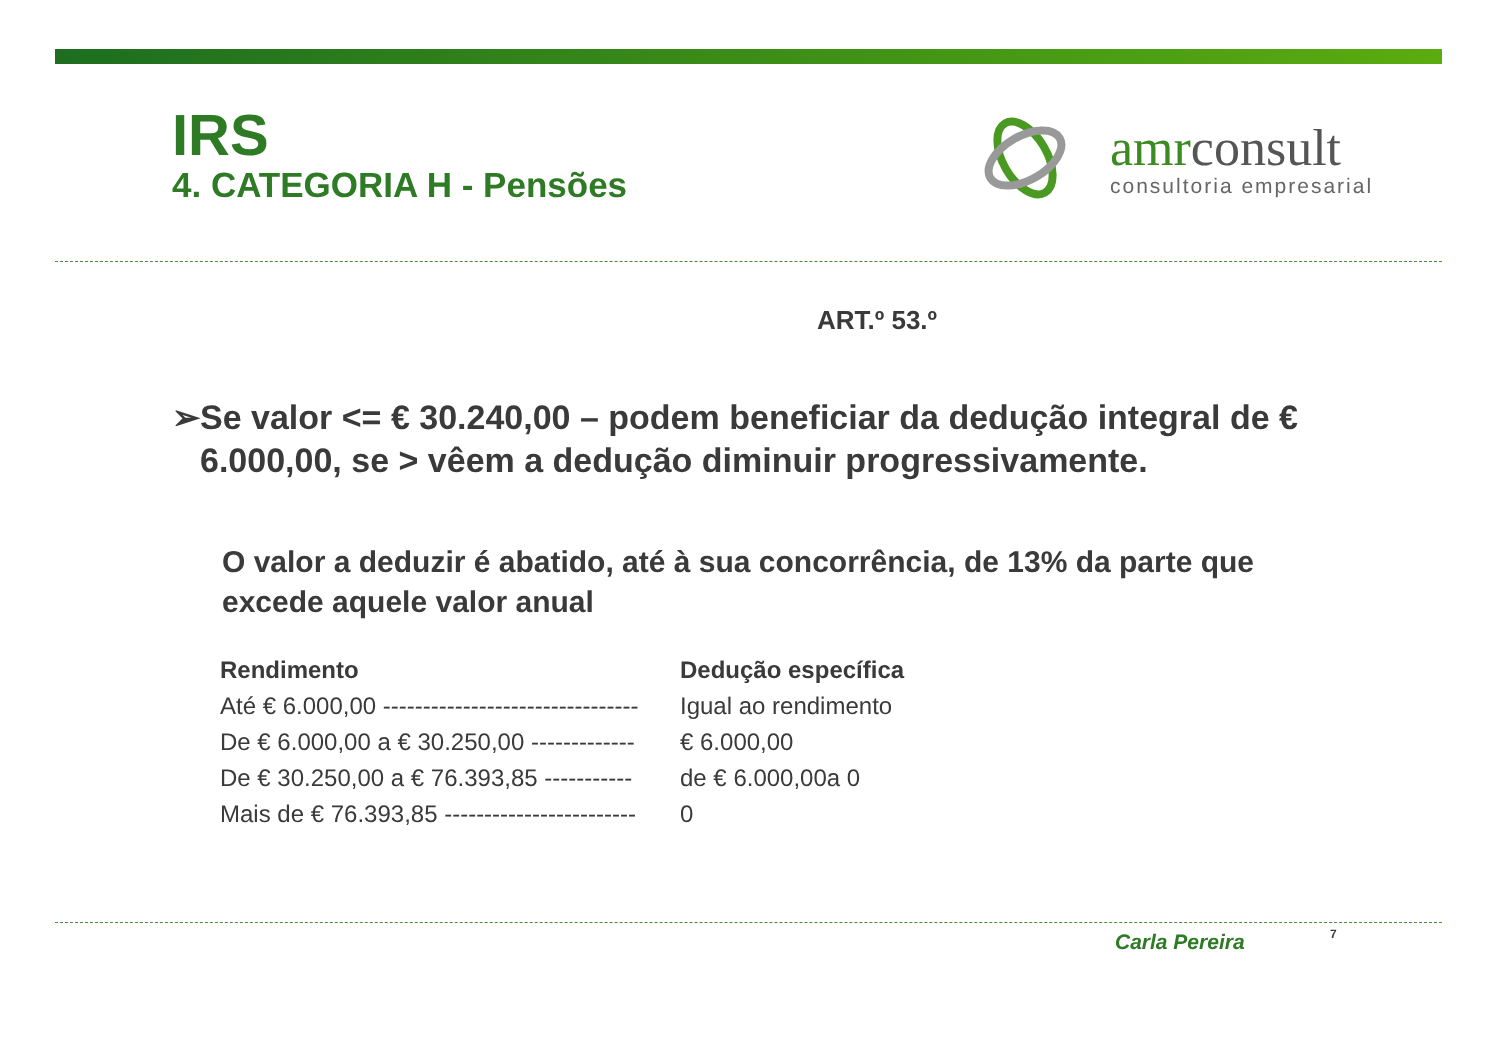IRS
4. CATEGORIA H - Pensões
amrconsult
consultoria empresarial
ART.º 53.º
➢ Se valor <= € 30.240,00 – podem beneficiar da dedução integral de € 6.000,00, se > vêem a dedução diminuir progressivamente.
O valor a deduzir é abatido, até à sua concorrência, de 13% da parte que excede aquele valor anual
| Rendimento | Dedução específica |
| --- | --- |
| Até € 6.000,00 -------------------------------- | Igual ao rendimento |
| De € 6.000,00 a € 30.250,00 ------------- | € 6.000,00 |
| De € 30.250,00 a € 76.393,85 ----------- | de € 6.000,00a 0 |
| Mais de € 76.393,85 ------------------------ | 0 |
Carla Pereira 7